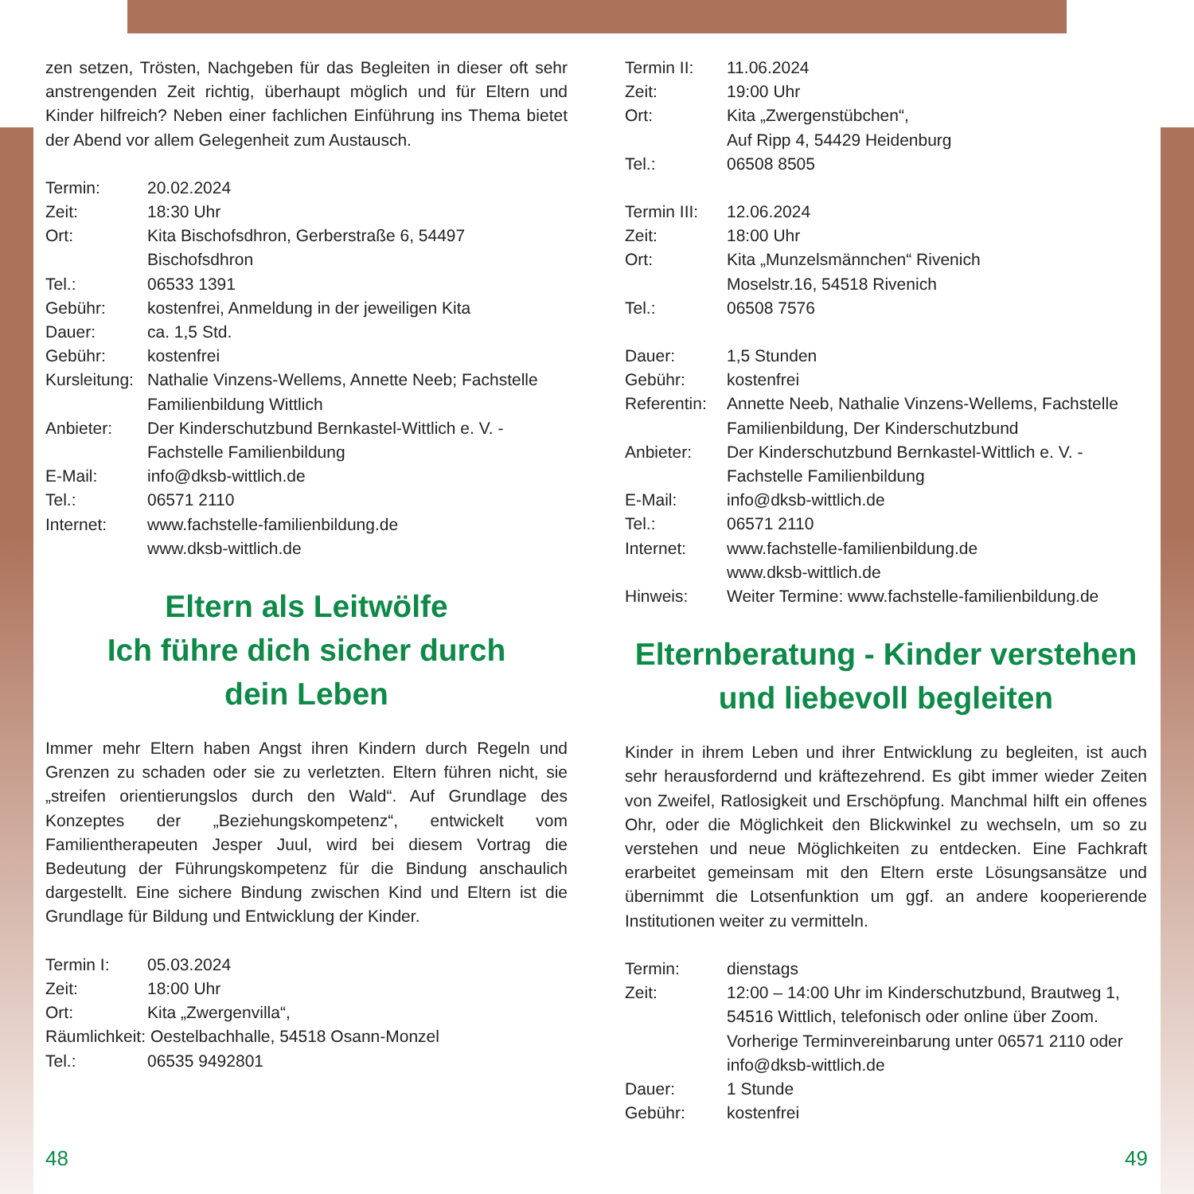zen setzen, Trösten, Nachgeben für das Begleiten in dieser oft sehr anstrengenden Zeit richtig, überhaupt möglich und für Eltern und Kinder hilfreich? Neben einer fachlichen Einführung ins Thema bietet der Abend vor allem Gelegenheit zum Austausch.
| Termin: | 20.02.2024 |
| Zeit: | 18:30 Uhr |
| Ort: | Kita Bischofsdhron, Gerberstraße 6, 54497 Bischofsdhron |
| Tel.: | 06533 1391 |
| Gebühr: | kostenfrei, Anmeldung in der jeweiligen Kita |
| Dauer: | ca. 1,5 Std. |
| Gebühr: | kostenfrei |
| Kursleitung: | Nathalie Vinzens-Wellems, Annette Neeb; Fachstelle Familienbildung Wittlich |
| Anbieter: | Der Kinderschutzbund Bernkastel-Wittlich e. V. - Fachstelle Familienbildung |
| E-Mail: | info@dksb-wittlich.de |
| Tel.: | 06571 2110 |
| Internet: | www.fachstelle-familienbildung.de www.dksb-wittlich.de |
Eltern als Leitwölfe
Ich führe dich sicher durch
dein Leben
Immer mehr Eltern haben Angst ihren Kindern durch Regeln und Grenzen zu schaden oder sie zu verletzten. Eltern führen nicht, sie „streifen orientierungslos durch den Wald“. Auf Grundlage des Konzeptes der „Beziehungskompetenz“, entwickelt vom Familientherapeuten Jesper Juul, wird bei diesem Vortrag die Bedeutung der Führungskompetenz für die Bindung anschaulich dargestellt. Eine sichere Bindung zwischen Kind und Eltern ist die Grundlage für Bildung und Entwicklung der Kinder.
| Termin I: | 05.03.2024 |
| Zeit: | 18:00 Uhr |
| Ort: | Kita „Zwergenvilla“, |
| Räumlichkeit: Oestelbachhalle, 54518 Osann-Monzel | |
| Tel.: | 06535 9492801 |
| Termin II: | 11.06.2024 |
| Zeit: | 19:00 Uhr |
| Ort: | Kita „Zwergenstübchen“, Auf Ripp 4, 54429 Heidenburg |
| Tel.: | 06508 8505 |
| Termin III: | 12.06.2024 |
| Zeit: | 18:00 Uhr |
| Ort: | Kita „Munzelsmännchen“ Rivenich Moselstr.16, 54518 Rivenich |
| Tel.: | 06508 7576 |
| Dauer: | 1,5 Stunden |
| Gebühr: | kostenfrei |
| Referentin: | Annette Neeb, Nathalie Vinzens-Wellems, Fachstelle Familienbildung, Der Kinderschutzbund |
| Anbieter: | Der Kinderschutzbund Bernkastel-Wittlich e. V. -Fachstelle Familienbildung |
| E-Mail: | info@dksb-wittlich.de |
| Tel.: | 06571 2110 |
| Internet: | www.fachstelle-familienbildung.de www.dksb-wittlich.de |
| Hinweis: | Weiter Termine: www.fachstelle-familienbildung.de |
Elternberatung - Kinder verstehen
und liebevoll begleiten
Kinder in ihrem Leben und ihrer Entwicklung zu begleiten, ist auch sehr herausfordernd und kräftezehrend. Es gibt immer wieder Zeiten von Zweifel, Ratlosigkeit und Erschöpfung. Manchmal hilft ein offenes Ohr, oder die Möglichkeit den Blickwinkel zu wechseln, um so zu verstehen und neue Möglichkeiten zu entdecken. Eine Fachkraft erarbeitet gemeinsam mit den Eltern erste Lösungsansätze und übernimmt die Lotsenfunktion um ggf. an andere kooperierende Institutionen weiter zu vermitteln.
| Termin: | dienstags |
| Zeit: | 12:00 – 14:00 Uhr im Kinderschutzbund, Brautweg 1, 54516 Wittlich, telefonisch oder online über Zoom. Vorherige Terminvereinbarung unter 06571 2110 oder info@dksb-wittlich.de |
| Dauer: | 1 Stunde |
| Gebühr: | kostenfrei |
48 49